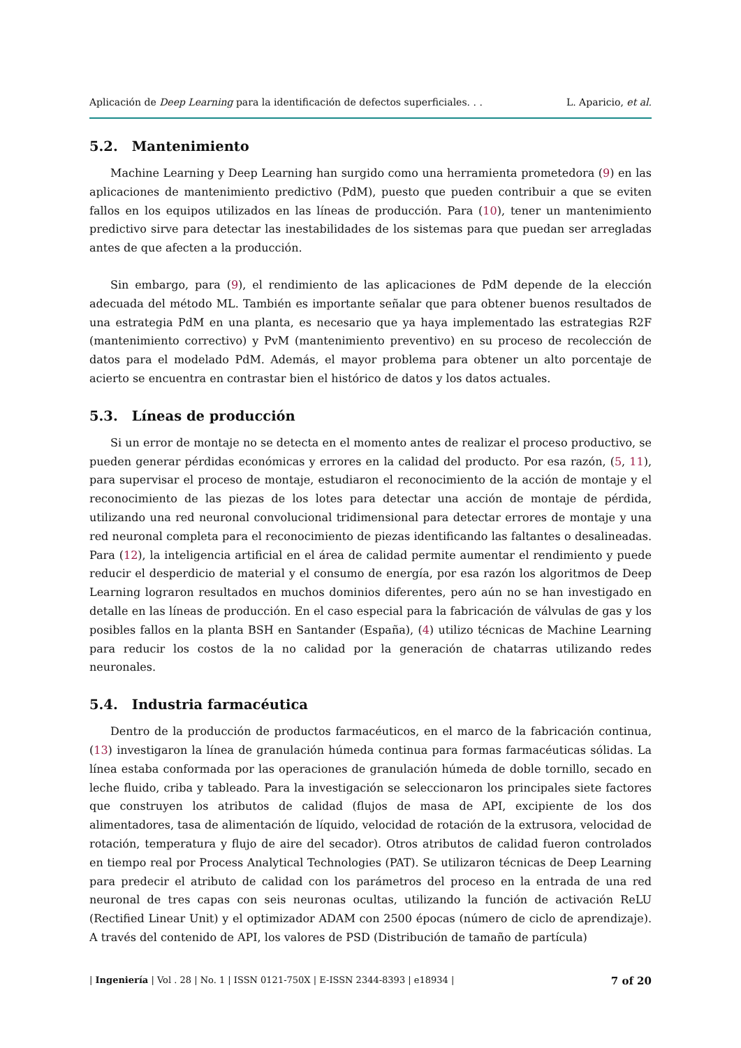Aplicación de Deep Learning para la identificación de defectos superficiales. . .
L. Aparicio, et al.
5.2. Mantenimiento
Machine Learning y Deep Learning han surgido como una herramienta prometedora (9) en las aplicaciones de mantenimiento predictivo (PdM), puesto que pueden contribuir a que se eviten fallos en los equipos utilizados en las líneas de producción. Para (10), tener un mantenimiento predictivo sirve para detectar las inestabilidades de los sistemas para que puedan ser arregladas antes de que afecten a la producción.
Sin embargo, para (9), el rendimiento de las aplicaciones de PdM depende de la elección adecuada del método ML. También es importante señalar que para obtener buenos resultados de una estrategia PdM en una planta, es necesario que ya haya implementado las estrategias R2F (mantenimiento correctivo) y PvM (mantenimiento preventivo) en su proceso de recolección de datos para el modelado PdM. Además, el mayor problema para obtener un alto porcentaje de acierto se encuentra en contrastar bien el histórico de datos y los datos actuales.
5.3. Líneas de producción
Si un error de montaje no se detecta en el momento antes de realizar el proceso productivo, se pueden generar pérdidas económicas y errores en la calidad del producto. Por esa razón, (5, 11), para supervisar el proceso de montaje, estudiaron el reconocimiento de la acción de montaje y el reconocimiento de las piezas de los lotes para detectar una acción de montaje de pérdida, utilizando una red neuronal convolucional tridimensional para detectar errores de montaje y una red neuronal completa para el reconocimiento de piezas identificando las faltantes o desalineadas. Para (12), la inteligencia artificial en el área de calidad permite aumentar el rendimiento y puede reducir el desperdicio de material y el consumo de energía, por esa razón los algoritmos de Deep Learning lograron resultados en muchos dominios diferentes, pero aún no se han investigado en detalle en las líneas de producción. En el caso especial para la fabricación de válvulas de gas y los posibles fallos en la planta BSH en Santander (España), (4) utilizo técnicas de Machine Learning para reducir los costos de la no calidad por la generación de chatarras utilizando redes neuronales.
5.4. Industria farmacéutica
Dentro de la producción de productos farmacéuticos, en el marco de la fabricación continua, (13) investigaron la línea de granulación húmeda continua para formas farmacéuticas sólidas. La línea estaba conformada por las operaciones de granulación húmeda de doble tornillo, secado en leche fluido, criba y tableado. Para la investigación se seleccionaron los principales siete factores que construyen los atributos de calidad (flujos de masa de API, excipiente de los dos alimentadores, tasa de alimentación de líquido, velocidad de rotación de la extrusora, velocidad de rotación, temperatura y flujo de aire del secador). Otros atributos de calidad fueron controlados en tiempo real por Process Analytical Technologies (PAT). Se utilizaron técnicas de Deep Learning para predecir el atributo de calidad con los parámetros del proceso en la entrada de una red neuronal de tres capas con seis neuronas ocultas, utilizando la función de activación ReLU (Rectified Linear Unit) y el optimizador ADAM con 2500 épocas (número de ciclo de aprendizaje). A través del contenido de API, los valores de PSD (Distribución de tamaño de partícula)
| Ingeniería | Vol . 28 | No. 1 | ISSN 0121-750X | E-ISSN 2344-8393 | e18934 |
7 of 20